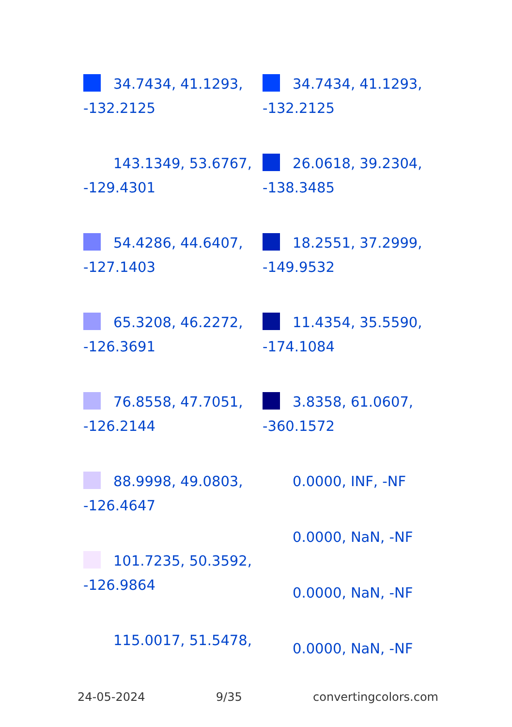34.7434, 41.1293,
-132.2125
143.1349, 53.6767,
-129.4301
54.4286, 44.6407,
-127.1403
65.3208, 46.2272,
-126.3691
76.8558, 47.7051,
-126.2144
88.9998, 49.0803,
-126.4647
101.7235, 50.3592,
-126.9864
115.0017, 51.5478,
34.7434, 41.1293,
-132.2125
26.0618, 39.2304,
-138.3485
18.2551, 37.2999,
-149.9532
11.4354, 35.5590,
-174.1084
3.8358, 61.0607,
-360.1572
0.0000, INF, -NF
0.0000, NaN, -NF
0.0000, NaN, -NF
0.0000, NaN, -NF
24-05-2024 9/35 convertingcolors.com